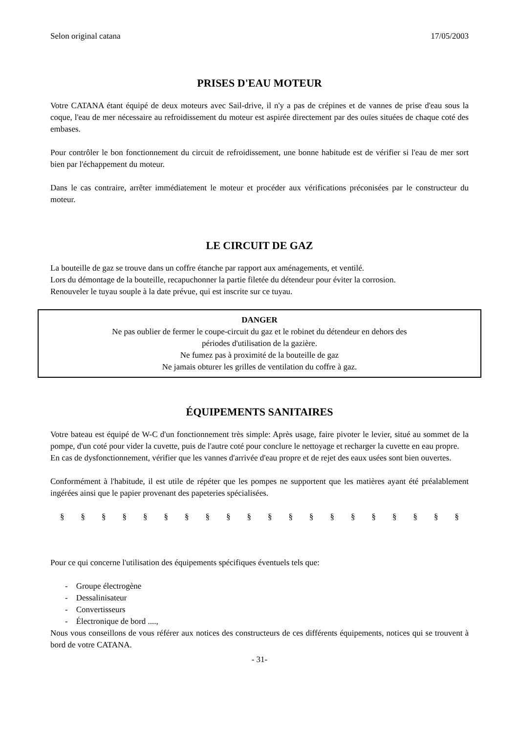Selon original catana 17/05/2003
PRISES D'EAU MOTEUR
Votre CATANA étant équipé de deux moteurs avec Sail-drive, il n'y a pas de crépines et de vannes de prise d'eau sous la coque, l'eau de mer nécessaire au refroidissement du moteur est aspirée directement par des ouïes situées de chaque coté des embases.
Pour contrôler le bon fonctionnement du circuit de refroidissement, une bonne habitude est de vérifier si l'eau de mer sort bien par l'échappement du moteur.
Dans le cas contraire, arrêter immédiatement le moteur et procéder aux vérifications préconisées par le constructeur du moteur.
LE CIRCUIT DE GAZ
La bouteille de gaz se trouve dans un coffre étanche par rapport aux aménagements, et ventilé.
Lors du démontage de la bouteille, recapuchonner la partie filetée du détendeur pour éviter la corrosion.
Renouveler le tuyau souple à la date prévue, qui est inscrite sur ce tuyau.
DANGER
Ne pas oublier de fermer le coupe-circuit du gaz et le robinet du détendeur en dehors des
périodes d'utilisation de la gazière.
Ne fumez pas à proximité de la bouteille de gaz
Ne jamais obturer les grilles de ventilation du coffre à gaz.
ÉQUIPEMENTS SANITAIRES
Votre bateau est équipé de W-C d'un fonctionnement très simple: Après usage, faire pivoter le levier, situé au sommet de la pompe, d'un coté pour vider la cuvette, puis de l'autre coté pour conclure le nettoyage et recharger la cuvette en eau propre.
En cas de dysfonctionnement, vérifier que les vannes d'arrivée d'eau propre et de rejet des eaux usées sont bien ouvertes.
Conformément à l'habitude, il est utile de répéter que les pompes ne supportent que les matières ayant été préalablement ingérées ainsi que le papier provenant des papeteries spécialisées.
§ § § § § § § § § § § § § § § § § § § §
Pour ce qui concerne l'utilisation des équipements spécifiques éventuels tels que:
- Groupe électrogène
- Dessalinisateur
- Convertisseurs
- Électronique de bord ....,
Nous vous conseillons de vous référer aux notices des constructeurs de ces différents équipements, notices qui se trouvent à bord de votre CATANA.
- 31-